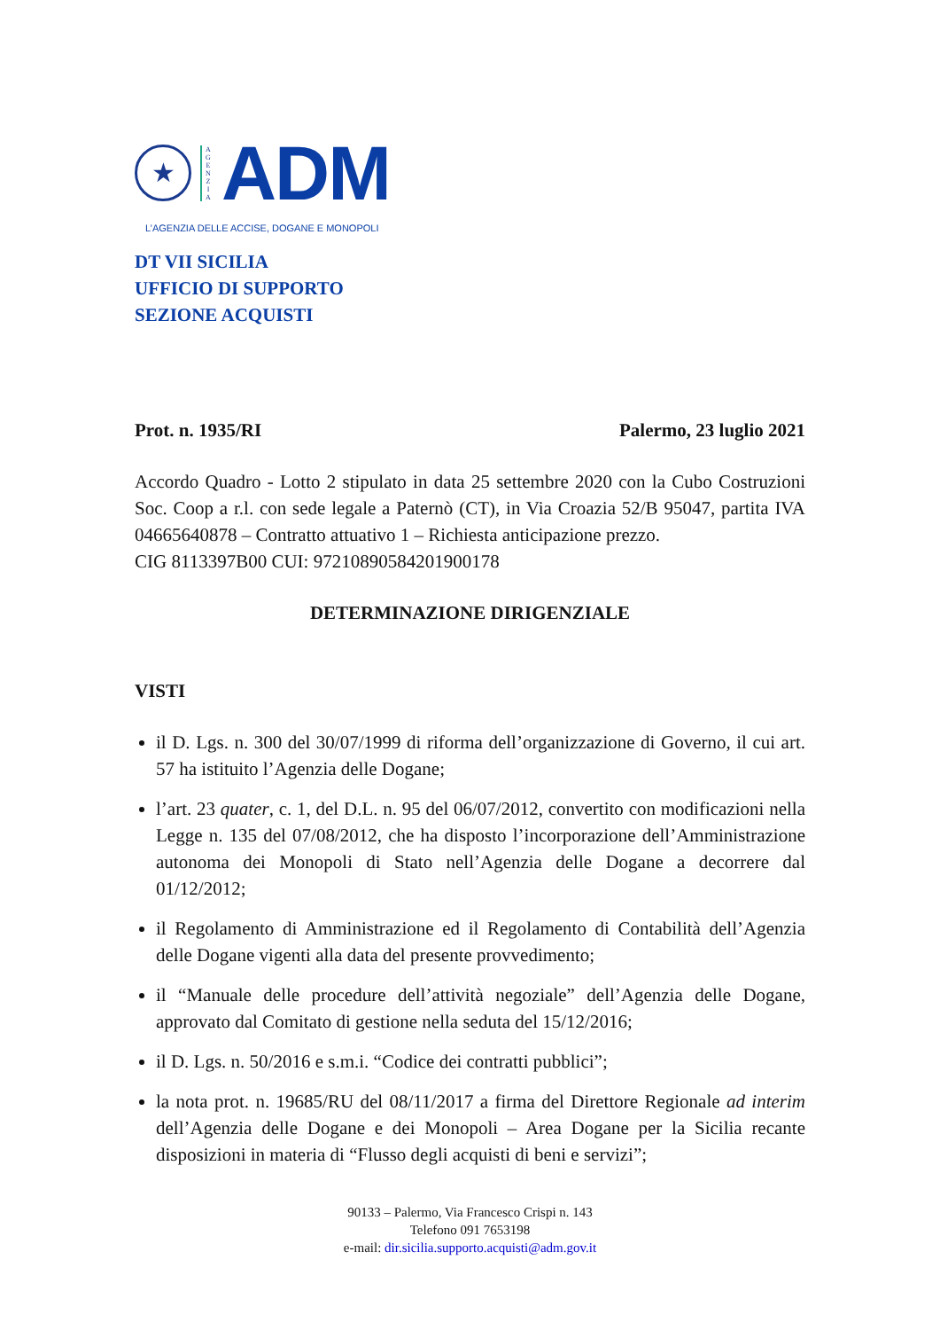★
A
G
E
N
Z
I
A
ADM
L’AGENZIA DELLE ACCISE, DOGANE E MONOPOLI
DT VII SICILIA
UFFICIO DI SUPPORTO
SEZIONE ACQUISTI
Prot. n. 1935/RI Palermo, 23 luglio 2021
Accordo Quadro - Lotto 2 stipulato in data 25 settembre 2020 con la Cubo Costruzioni Soc. Coop a r.l. con sede legale a Paternò (CT), in Via Croazia 52/B 95047, partita IVA 04665640878 – Contratto attuativo 1 – Richiesta anticipazione prezzo.
CIG 8113397B00 CUI: 97210890584201900178
DETERMINAZIONE DIRIGENZIALE
VISTI
il D. Lgs. n. 300 del 30/07/1999 di riforma dell’organizzazione di Governo, il cui art. 57 ha istituito l’Agenzia delle Dogane;
l’art. 23 quater, c. 1, del D.L. n. 95 del 06/07/2012, convertito con modificazioni nella Legge n. 135 del 07/08/2012, che ha disposto l’incorporazione dell’Amministrazione autonoma dei Monopoli di Stato nell’Agenzia delle Dogane a decorrere dal 01/12/2012;
il Regolamento di Amministrazione ed il Regolamento di Contabilità dell’Agenzia delle Dogane vigenti alla data del presente provvedimento;
il “Manuale delle procedure dell’attività negoziale” dell’Agenzia delle Dogane, approvato dal Comitato di gestione nella seduta del 15/12/2016;
il D. Lgs. n. 50/2016 e s.m.i. “Codice dei contratti pubblici”;
la nota prot. n. 19685/RU del 08/11/2017 a firma del Direttore Regionale ad interim dell’Agenzia delle Dogane e dei Monopoli – Area Dogane per la Sicilia recante disposizioni in materia di “Flusso degli acquisti di beni e servizi”;
90133 – Palermo, Via Francesco Crispi n. 143
Telefono 091 7653198
e-mail: dir.sicilia.supporto.acquisti@adm.gov.it